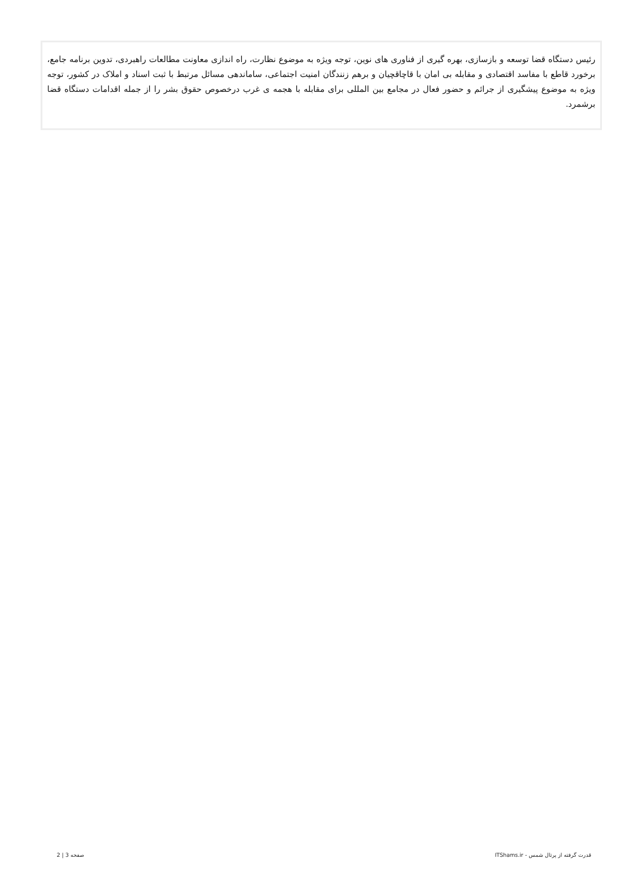رئیس دستگاه قضا توسعه و بازسازی، بهره گیری از فناوری های نوین، توجه ویژه به موضوع نظارت، راه اندازی معاونت مطالعات راهبردی، تدوین برنامه جامع، برخورد قاطع با مفاسد اقتصادی و مقابله بی امان با قاچاقچیان و برهم زنندگان امنیت اجتماعی، ساماندهی مسائل مرتبط با ثبت اسناد و املاک در کشور، توجه ویژه به موضوع پیشگیری از جرائم و حضور فعال در مجامع بین المللی برای مقابله با هجمه ی غرب درخصوص حقوق بشر را از جمله اقدامات دستگاه قضا برشمرد.
قدرت گرفته از پرتال شمس - ITShams.ir صفحه 3 | 2